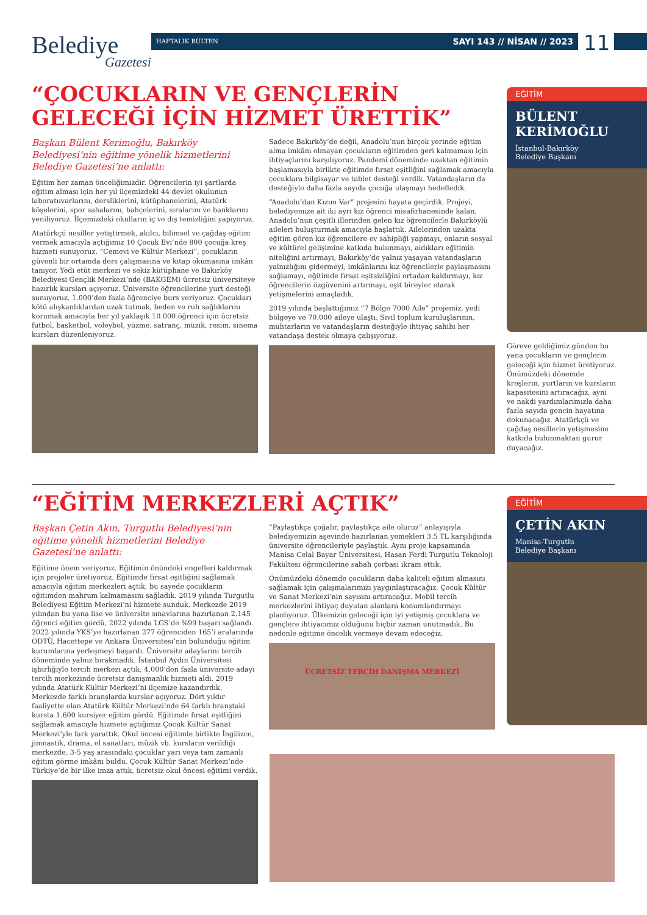Belediye
Gazetesi
HAFTALIK BÜLTEN SAYI 143 // NİSAN // 2023 11
“ÇOCUKLARIN VE GENÇLERİN GELECEĞİ İÇİN HİZMET ÜRETTİK”
Başkan Bülent Kerimoğlu, Bakırköy Belediyesi’nin eğitime yönelik hizmetlerini Belediye Gazetesi’ne anlattı:
Eğitim her zaman önceliğimizdir. Öğrencilerin iyi şartlarda eğitim alması için her yıl ilçemizdeki 44 devlet okulunun laboratuvarlarını, dersliklerini, kütüphanelerini, Atatürk köşelerini, spor sahalarını, bahçelerini, sıralarını ve banklarını yeniliyoruz. İlçemizdeki okulların iç ve dış temizliğini yapıyoruz.
Atatürkçü nesiller yetiştirmek, akılcı, bilimsel ve çağdaş eğitim vermek amacıyla açtığımız 10 Çocuk Evi’nde 800 çocuğa kreş hizmeti sunuyoruz. “Cemevi ve Kültür Merkezi”, çocukların güvenli bir ortamda ders çalışmasına ve kitap okumasına imkân tanıyor. Yedi etüt merkezi ve sekiz kütüphane ve Bakırköy Belediyesi Gençlik Merkezi’nde (BAKGEM) ücretsiz üniversiteye hazırlık kursları açıyoruz. Üniversite öğrencilerine yurt desteği sunuyoruz. 1.000’den fazla öğrenciye burs veriyoruz. Çocukları kötü alışkanlıklardan uzak tutmak, beden ve ruh sağlıklarını korumak amacıyla her yıl yaklaşık 10.000 öğrenci için ücretsiz futbol, basketbol, voleybol, yüzme, satranç, müzik, resim, sinema kursları düzenleniyoruz.
Sadece Bakırköy’de değil, Anadolu’nun birçok yerinde eğitim alma imkânı olmayan çocukların eğitimden geri kalmaması için ihtiyaçlarını karşılıyoruz. Pandemi döneminde uzaktan eğitimin başlamasıyla birlikte eğitimde fırsat eşitliğini sağlamak amacıyla çocuklara bilgisayar ve tablet desteği verdik. Vatandaşların da desteğiyle daha fazla sayıda çocuğa ulaşmayı hedefledik.
“Anadolu’dan Kızım Var” projesini hayata geçirdik. Projeyi, belediyemize ait iki ayrı kız öğrenci misafirhanesinde kalan, Anadolu’nun çeşitli illerinden gelen kız öğrencilerle Bakırköylü aileleri buluşturmak amacıyla başlattık. Ailelerinden uzakta eğitim gören kız öğrencilere ev sahipliği yapmayı, onların sosyal ve kültürel gelişimine katkıda bulunmayı, aldıkları eğitimin niteliğini artırmayı, Bakırköy’de yalnız yaşayan vatandaşların yalnızlığını gidermeyi, imkânlarını kız öğrencilerle paylaşmasını sağlamayı, eğitimde fırsat eşitsizliğini ortadan kaldırmayı, kız öğrencilerin özgüvenini artırmayı, eşit bireyler olarak yetişmelerini amaçladık.
2019 yılında başlattığımız “7 Bölge 7000 Aile” projemiz, yedi bölgeye ve 70.000 aileye ulaştı. Sivil toplum kuruluşlarının, muhtarların ve vatandaşların desteğiyle ihtiyaç sahibi her vatandaşa destek olmaya çalışıyoruz.
EĞİTİM
BÜLENT KERİMOĞLU
İstanbul-Bakırköy
Belediye Başkanı
Göreve geldiğimiz günden bu yana çocukların ve gençlerin geleceği için hizmet üretiyoruz. Önümüzdeki dönemde kreşlerin, yurtların ve kursların kapasitesini artıracağız, ayni ve nakdi yardımlarımızla daha fazla sayıda gencin hayatına dokunacağız. Atatürkçü ve çağdaş nesillerin yetişmesine katkıda bulunmaktan gurur duyacağız.
“EĞİTİM MERKEZLERİ AÇTIK”
Başkan Çetin Akın, Turgutlu Belediyesi’nin eğitime yönelik hizmetlerini Belediye Gazetesi’ne anlattı:
Eğitime önem veriyoruz. Eğitimin önündeki engelleri kaldırmak için projeler üretiyoruz. Eğitimde fırsat eşitliğini sağlamak amacıyla eğitim merkezleri açtık, bu sayede çocukların eğitimden mahrum kalmamasını sağladık. 2019 yılında Turgutlu Belediyesi Eğitim Merkezi’ni hizmete sunduk. Merkezde 2019 yılından bu yana lise ve üniversite sınavlarına hazırlanan 2.145 öğrenci eğitim gördü, 2022 yılında LGS’de %99 başarı sağlandı. 2022 yılında YKS’ye hazırlanan 277 öğrenciden 165’i aralarında ODTÜ, Hacettepe ve Ankara Üniversitesi’nin bulunduğu eğitim kurumlarına yerleşmeyi başardı. Üniversite adaylarını tercih döneminde yalnız bırakmadık. İstanbul Aydın Üniversitesi işbirliğiyle tercih merkezi açtık, 4.000’den fazla üniversite adayı tercih merkezinde ücretsiz danışmanlık hizmeti aldı. 2019 yılında Atatürk Kültür Merkezi’ni ilçemize kazandırdık. Merkezde farklı branşlarda kurslar açıyoruz. Dört yıldır faaliyette olan Atatürk Kültür Merkezi’nde 64 farklı branştaki kursta 1.600 kursiyer eğitim gördü. Eğitimde fırsat eşitliğini sağlamak amacıyla hizmete açtığımız Çocuk Kültür Sanat Merkezi’yle fark yarattık. Okul öncesi eğitimle birlikte İngilizce, jimnastik, drama, el sanatları, müzik vb. kursların verildiği merkezde, 3-5 yaş arasındaki çocuklar yarı veya tam zamanlı eğitim görme imkânı buldu. Çocuk Kültür Sanat Merkezi’nde Türkiye’de bir ilke imza attık, ücretsiz okul öncesi eğitimi verdik.
“Paylaştıkça çoğalır, paylaştıkça aile oluruz” anlayışıyla belediyemizin aşevinde hazırlanan yemekleri 3.5 TL karşılığında üniversite öğrencileriyle paylaştık. Aynı proje kapsamında Manisa Celal Bayar Üniversitesi, Hasan Ferdi Turgutlu Teknoloji Fakültesi öğrencilerine sabah çorbası ikram ettik.
Önümüzdeki dönemde çocukların daha kaliteli eğitim almasını sağlamak için çalışmalarımızı yaygınlaştıracağız. Çocuk Kültür ve Sanat Merkezi’nin sayısını artıracağız. Mobil tercih merkezlerini ihtiyaç duyulan alanlara konumlandırmayı planlıyoruz. Ülkemizin geleceği için iyi yetişmiş çocuklara ve gençlere ihtiyacımız olduğunu hiçbir zaman unutmadık. Bu nedenle eğitime öncelik vermeye devam edeceğiz.
ÜCRETSİZ TERCİH DANIŞMA MERKEZİ
EĞİTİM
ÇETİN AKIN
Manisa-Turgutlu
Belediye Başkanı